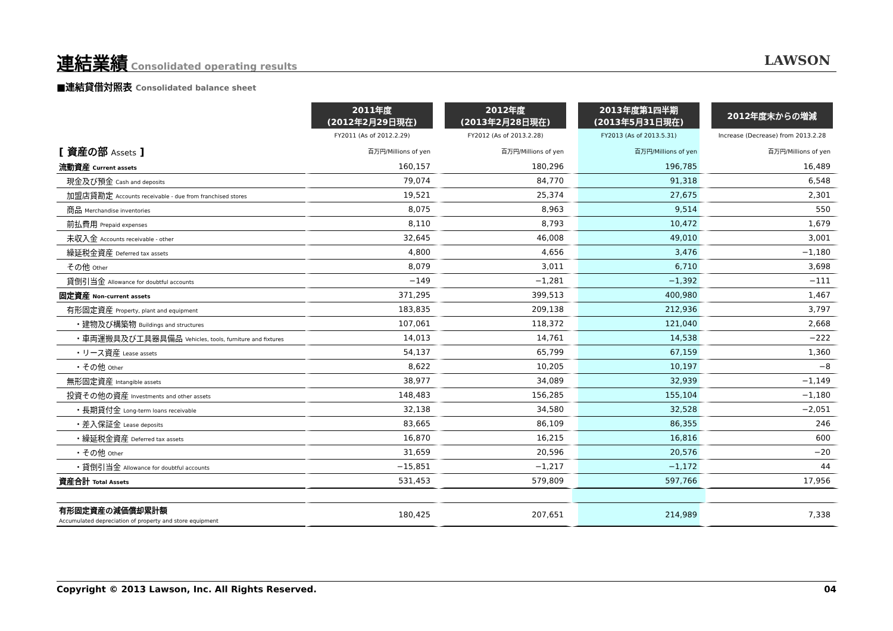連結業績
Consolidated operating results
LAWSON
■連結貸借対照表 Consolidated balance sheet
| | 2011年度 (2012年2月29日現在) | 2012年度 (2013年2月28日現在) | 2013年度第1四半期 (2013年5月31日現在) | 2012年度末からの増減 |
| --- | --- | --- | --- | --- |
| | FY2011 (As of 2012.2.29) | FY2012 (As of 2013.2.28) | FY2013 (As of 2013.5.31) | Increase (Decrease) from 2013.2.28 |
| [ 資産の部 Assets ] | 百万円/Millions of yen | 百万円/Millions of yen | 百万円/Millions of yen | 百万円/Millions of yen |
| 流動資産 Current assets | 160,157 | 180,296 | 196,785 | 16,489 |
| 現金及び預金 Cash and deposits | 79,074 | 84,770 | 91,318 | 6,548 |
| 加盟店貸勘定 Accounts receivable - due from franchised stores | 19,521 | 25,374 | 27,675 | 2,301 |
| 商品 Merchandise inventories | 8,075 | 8,963 | 9,514 | 550 |
| 前払費用 Prepaid expenses | 8,110 | 8,793 | 10,472 | 1,679 |
| 未収入金 Accounts receivable - other | 32,645 | 46,008 | 49,010 | 3,001 |
| 繰延税金資産 Deferred tax assets | 4,800 | 4,656 | 3,476 | −1,180 |
| その他 Other | 8,079 | 3,011 | 6,710 | 3,698 |
| 貸倒引当金 Allowance for doubtful accounts | −149 | −1,281 | −1,392 | −111 |
| 固定資産 Non-current assets | 371,295 | 399,513 | 400,980 | 1,467 |
| 有形固定資産 Property, plant and equipment | 183,835 | 209,138 | 212,936 | 3,797 |
| ・建物及び構築物 Buildings and structures | 107,061 | 118,372 | 121,040 | 2,668 |
| ・車両運搬具及び工具器具備品 Vehicles, tools, furniture and fixtures | 14,013 | 14,761 | 14,538 | −222 |
| ・リース資産 Lease assets | 54,137 | 65,799 | 67,159 | 1,360 |
| ・その他 Other | 8,622 | 10,205 | 10,197 | −8 |
| 無形固定資産 Intangible assets | 38,977 | 34,089 | 32,939 | −1,149 |
| 投資その他の資産 Investments and other assets | 148,483 | 156,285 | 155,104 | −1,180 |
| ・長期貸付金 Long-term loans receivable | 32,138 | 34,580 | 32,528 | −2,051 |
| ・差入保証金 Lease deposits | 83,665 | 86,109 | 86,355 | 246 |
| ・繰延税金資産 Deferred tax assets | 16,870 | 16,215 | 16,816 | 600 |
| ・その他 Other | 31,659 | 20,596 | 20,576 | −20 |
| ・貸倒引当金 Allowance for doubtful accounts | −15,851 | −1,217 | −1,172 | 44 |
| 資産合計 Total Assets | 531,453 | 579,809 | 597,766 | 17,956 |
| 有形固定資産の減価償却累計額 Accumulated depreciation of property and store equipment | 180,425 | 207,651 | 214,989 | 7,338 |
Copyright © 2013 Lawson, Inc. All Rights Reserved. 04